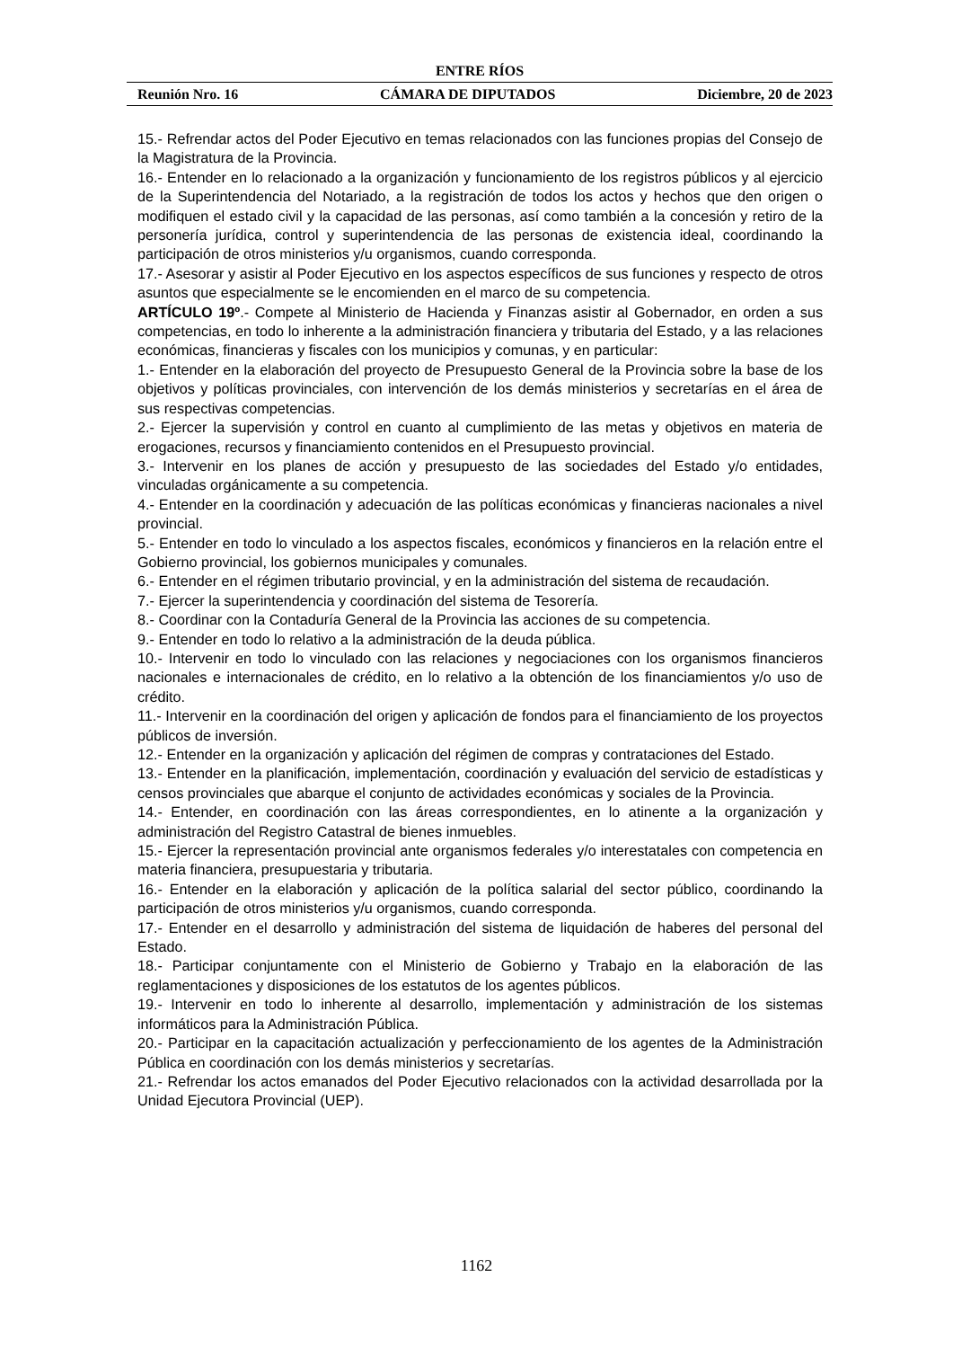ENTRE RÍOS
Reunión Nro. 16 CÁMARA DE DIPUTADOS Diciembre, 20 de 2023
15.- Refrendar actos del Poder Ejecutivo en temas relacionados con las funciones propias del Consejo de la Magistratura de la Provincia.
16.- Entender en lo relacionado a la organización y funcionamiento de los registros públicos y al ejercicio de la Superintendencia del Notariado, a la registración de todos los actos y hechos que den origen o modifiquen el estado civil y la capacidad de las personas, así como también a la concesión y retiro de la personería jurídica, control y superintendencia de las personas de existencia ideal, coordinando la participación de otros ministerios y/u organismos, cuando corresponda.
17.- Asesorar y asistir al Poder Ejecutivo en los aspectos específicos de sus funciones y respecto de otros asuntos que especialmente se le encomienden en el marco de su competencia.
ARTÍCULO 19º.- Compete al Ministerio de Hacienda y Finanzas asistir al Gobernador, en orden a sus competencias, en todo lo inherente a la administración financiera y tributaria del Estado, y a las relaciones económicas, financieras y fiscales con los municipios y comunas, y en particular:
1.- Entender en la elaboración del proyecto de Presupuesto General de la Provincia sobre la base de los objetivos y políticas provinciales, con intervención de los demás ministerios y secretarías en el área de sus respectivas competencias.
2.- Ejercer la supervisión y control en cuanto al cumplimiento de las metas y objetivos en materia de erogaciones, recursos y financiamiento contenidos en el Presupuesto provincial.
3.- Intervenir en los planes de acción y presupuesto de las sociedades del Estado y/o entidades, vinculadas orgánicamente a su competencia.
4.- Entender en la coordinación y adecuación de las políticas económicas y financieras nacionales a nivel provincial.
5.- Entender en todo lo vinculado a los aspectos fiscales, económicos y financieros en la relación entre el Gobierno provincial, los gobiernos municipales y comunales.
6.- Entender en el régimen tributario provincial, y en la administración del sistema de recaudación.
7.- Ejercer la superintendencia y coordinación del sistema de Tesorería.
8.- Coordinar con la Contaduría General de la Provincia las acciones de su competencia.
9.- Entender en todo lo relativo a la administración de la deuda pública.
10.- Intervenir en todo lo vinculado con las relaciones y negociaciones con los organismos financieros nacionales e internacionales de crédito, en lo relativo a la obtención de los financiamientos y/o uso de crédito.
11.- Intervenir en la coordinación del origen y aplicación de fondos para el financiamiento de los proyectos públicos de inversión.
12.- Entender en la organización y aplicación del régimen de compras y contrataciones del Estado.
13.- Entender en la planificación, implementación, coordinación y evaluación del servicio de estadísticas y censos provinciales que abarque el conjunto de actividades económicas y sociales de la Provincia.
14.- Entender, en coordinación con las áreas correspondientes, en lo atinente a la organización y administración del Registro Catastral de bienes inmuebles.
15.- Ejercer la representación provincial ante organismos federales y/o interestatales con competencia en materia financiera, presupuestaria y tributaria.
16.- Entender en la elaboración y aplicación de la política salarial del sector público, coordinando la participación de otros ministerios y/u organismos, cuando corresponda.
17.- Entender en el desarrollo y administración del sistema de liquidación de haberes del personal del Estado.
18.- Participar conjuntamente con el Ministerio de Gobierno y Trabajo en la elaboración de las reglamentaciones y disposiciones de los estatutos de los agentes públicos.
19.- Intervenir en todo lo inherente al desarrollo, implementación y administración de los sistemas informáticos para la Administración Pública.
20.- Participar en la capacitación actualización y perfeccionamiento de los agentes de la Administración Pública en coordinación con los demás ministerios y secretarías.
21.- Refrendar los actos emanados del Poder Ejecutivo relacionados con la actividad desarrollada por la Unidad Ejecutora Provincial (UEP).
1162